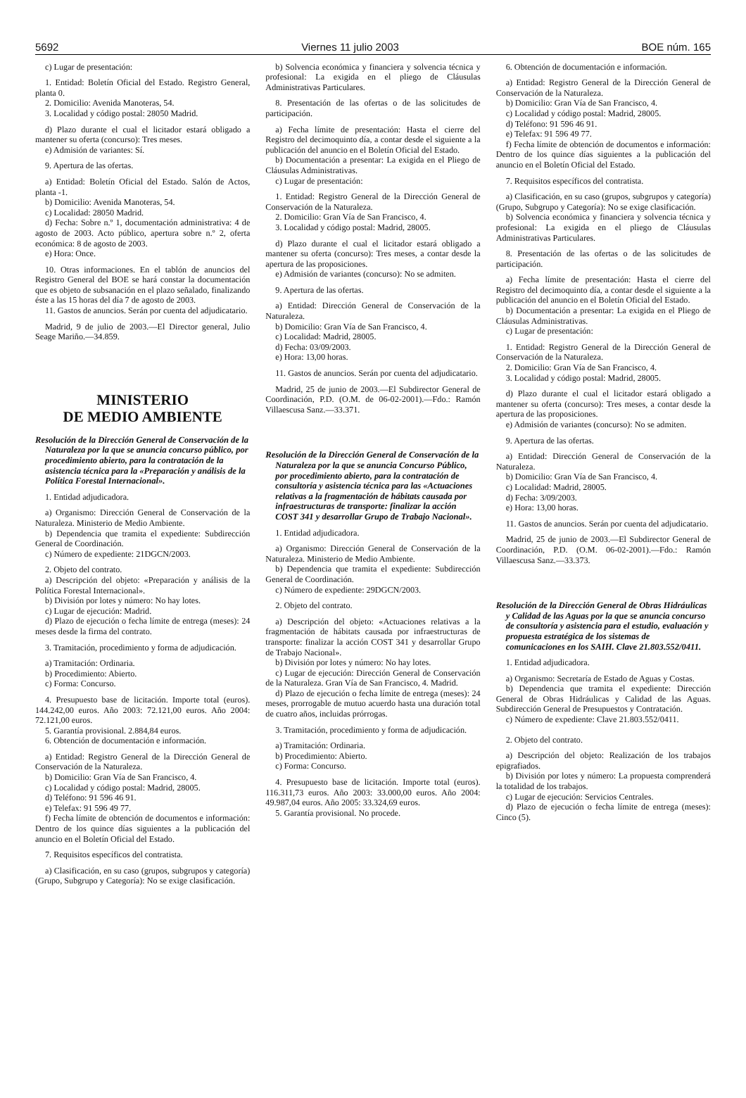5692 Viernes 11 julio 2003 BOE núm. 165
c) Lugar de presentación:
1. Entidad: Boletín Oficial del Estado. Registro General, planta 0.
2. Domicilio: Avenida Manoteras, 54.
3. Localidad y código postal: 28050 Madrid.
d) Plazo durante el cual el licitador estará obligado a mantener su oferta (concurso): Tres meses.
e) Admisión de variantes: Sí.
9. Apertura de las ofertas.
a) Entidad: Boletín Oficial del Estado. Salón de Actos, planta -1.
b) Domicilio: Avenida Manoteras, 54.
c) Localidad: 28050 Madrid.
d) Fecha: Sobre n.º 1, documentación administrativa: 4 de agosto de 2003. Acto público, apertura sobre n.º 2, oferta económica: 8 de agosto de 2003.
e) Hora: Once.
10. Otras informaciones. En el tablón de anuncios del Registro General del BOE se hará constar la documentación que es objeto de subsanación en el plazo señalado, finalizando éste a las 15 horas del día 7 de agosto de 2003.
11. Gastos de anuncios. Serán por cuenta del adjudicatario.
Madrid, 9 de julio de 2003.—El Director general, Julio Seage Mariño.—34.859.
MINISTERIO
DE MEDIO AMBIENTE
Resolución de la Dirección General de Conservación de la Naturaleza por la que se anuncia concurso público, por procedimiento abierto, para la contratación de la asistencia técnica para la «Preparación y análisis de la Política Forestal Internacional».
1. Entidad adjudicadora.
a) Organismo: Dirección General de Conservación de la Naturaleza. Ministerio de Medio Ambiente.
b) Dependencia que tramita el expediente: Subdirección General de Coordinación.
c) Número de expediente: 21DGCN/2003.
2. Objeto del contrato.
a) Descripción del objeto: «Preparación y análisis de la Política Forestal Internacional».
b) División por lotes y número: No hay lotes.
c) Lugar de ejecución: Madrid.
d) Plazo de ejecución o fecha límite de entrega (meses): 24 meses desde la firma del contrato.
3. Tramitación, procedimiento y forma de adjudicación.
a) Tramitación: Ordinaria.
b) Procedimiento: Abierto.
c) Forma: Concurso.
4. Presupuesto base de licitación. Importe total (euros). 144.242,00 euros. Año 2003: 72.121,00 euros. Año 2004: 72.121,00 euros.
5. Garantía provisional. 2.884,84 euros.
6. Obtención de documentación e información.
a) Entidad: Registro General de la Dirección General de Conservación de la Naturaleza.
b) Domicilio: Gran Vía de San Francisco, 4.
c) Localidad y código postal: Madrid, 28005.
d) Teléfono: 91 596 46 91.
e) Telefax: 91 596 49 77.
f) Fecha límite de obtención de documentos e información: Dentro de los quince días siguientes a la publicación del anuncio en el Boletín Oficial del Estado.
7. Requisitos específicos del contratista.
a) Clasificación, en su caso (grupos, subgrupos y categoría) (Grupo, Subgrupo y Categoría): No se exige clasificación.
b) Solvencia económica y financiera y solvencia técnica y profesional: La exigida en el pliego de Cláusulas Administrativas Particulares.
8. Presentación de las ofertas o de las solicitudes de participación.
a) Fecha límite de presentación: Hasta el cierre del Registro del decimoquinto día, a contar desde el siguiente a la publicación del anuncio en el Boletín Oficial del Estado.
b) Documentación a presentar: La exigida en el Pliego de Cláusulas Administrativas.
c) Lugar de presentación:
1. Entidad: Registro General de la Dirección General de Conservación de la Naturaleza.
2. Domicilio: Gran Vía de San Francisco, 4.
3. Localidad y código postal: Madrid, 28005.
d) Plazo durante el cual el licitador estará obligado a mantener su oferta (concurso): Tres meses, a contar desde la apertura de las proposiciones.
e) Admisión de variantes (concurso): No se admiten.
9. Apertura de las ofertas.
a) Entidad: Dirección General de Conservación de la Naturaleza.
b) Domicilio: Gran Vía de San Francisco, 4.
c) Localidad: Madrid, 28005.
d) Fecha: 03/09/2003.
e) Hora: 13,00 horas.
11. Gastos de anuncios. Serán por cuenta del adjudicatario.
Madrid, 25 de junio de 2003.—El Subdirector General de Coordinación, P.D. (O.M. de 06-02-2001).—Fdo.: Ramón Villaescusa Sanz.—33.371.
Resolución de la Dirección General de Conservación de la Naturaleza por la que se anuncia Concurso Público, por procedimiento abierto, para la contratación de consultoría y asistencia técnica para las «Actuaciones relativas a la fragmentación de hábitats causada por infraestructuras de transporte: finalizar la acción COST 341 y desarrollar Grupo de Trabajo Nacional».
1. Entidad adjudicadora.
a) Organismo: Dirección General de Conservación de la Naturaleza. Ministerio de Medio Ambiente.
b) Dependencia que tramita el expediente: Subdirección General de Coordinación.
c) Número de expediente: 29DGCN/2003.
2. Objeto del contrato.
a) Descripción del objeto: «Actuaciones relativas a la fragmentación de hábitats causada por infraestructuras de transporte: finalizar la acción COST 341 y desarrollar Grupo de Trabajo Nacional».
b) División por lotes y número: No hay lotes.
c) Lugar de ejecución: Dirección General de Conservación de la Naturaleza. Gran Vía de San Francisco, 4. Madrid.
d) Plazo de ejecución o fecha límite de entrega (meses): 24 meses, prorrogable de mutuo acuerdo hasta una duración total de cuatro años, incluidas prórrogas.
3. Tramitación, procedimiento y forma de adjudicación.
a) Tramitación: Ordinaria.
b) Procedimiento: Abierto.
c) Forma: Concurso.
4. Presupuesto base de licitación. Importe total (euros). 116.311,73 euros. Año 2003: 33.000,00 euros. Año 2004: 49.987,04 euros. Año 2005: 33.324,69 euros.
5. Garantía provisional. No procede.
6. Obtención de documentación e información.
a) Entidad: Registro General de la Dirección General de Conservación de la Naturaleza.
b) Domicilio: Gran Vía de San Francisco, 4.
c) Localidad y código postal: Madrid, 28005.
d) Teléfono: 91 596 46 91.
e) Telefax: 91 596 49 77.
f) Fecha límite de obtención de documentos e información: Dentro de los quince días siguientes a la publicación del anuncio en el Boletín Oficial del Estado.
7. Requisitos específicos del contratista.
a) Clasificación, en su caso (grupos, subgrupos y categoría) (Grupo, Subgrupo y Categoría): No se exige clasificación.
b) Solvencia económica y financiera y solvencia técnica y profesional: La exigida en el pliego de Cláusulas Administrativas Particulares.
8. Presentación de las ofertas o de las solicitudes de participación.
a) Fecha límite de presentación: Hasta el cierre del Registro del decimoquinto día, a contar desde el siguiente a la publicación del anuncio en el Boletín Oficial del Estado.
b) Documentación a presentar: La exigida en el Pliego de Cláusulas Administrativas.
c) Lugar de presentación:
1. Entidad: Registro General de la Dirección General de Conservación de la Naturaleza.
2. Domicilio: Gran Vía de San Francisco, 4.
3. Localidad y código postal: Madrid, 28005.
d) Plazo durante el cual el licitador estará obligado a mantener su oferta (concurso): Tres meses, a contar desde la apertura de las proposiciones.
e) Admisión de variantes (concurso): No se admiten.
9. Apertura de las ofertas.
a) Entidad: Dirección General de Conservación de la Naturaleza.
b) Domicilio: Gran Vía de San Francisco, 4.
c) Localidad: Madrid, 28005.
d) Fecha: 3/09/2003.
e) Hora: 13,00 horas.
11. Gastos de anuncios. Serán por cuenta del adjudicatario.
Madrid, 25 de junio de 2003.—El Subdirector General de Coordinación, P.D. (O.M. 06-02-2001).—Fdo.: Ramón Villaescusa Sanz.—33.373.
Resolución de la Dirección General de Obras Hidráulicas y Calidad de las Aguas por la que se anuncia concurso de consultoría y asistencia para el estudio, evaluación y propuesta estratégica de los sistemas de comunicaciones en los SAIH. Clave 21.803.552/0411.
1. Entidad adjudicadora.
a) Organismo: Secretaría de Estado de Aguas y Costas.
b) Dependencia que tramita el expediente: Dirección General de Obras Hidráulicas y Calidad de las Aguas. Subdirección General de Presupuestos y Contratación.
c) Número de expediente: Clave 21.803.552/0411.
2. Objeto del contrato.
a) Descripción del objeto: Realización de los trabajos epigrafiados.
b) División por lotes y número: La propuesta comprenderá la totalidad de los trabajos.
c) Lugar de ejecución: Servicios Centrales.
d) Plazo de ejecución o fecha límite de entrega (meses): Cinco (5).